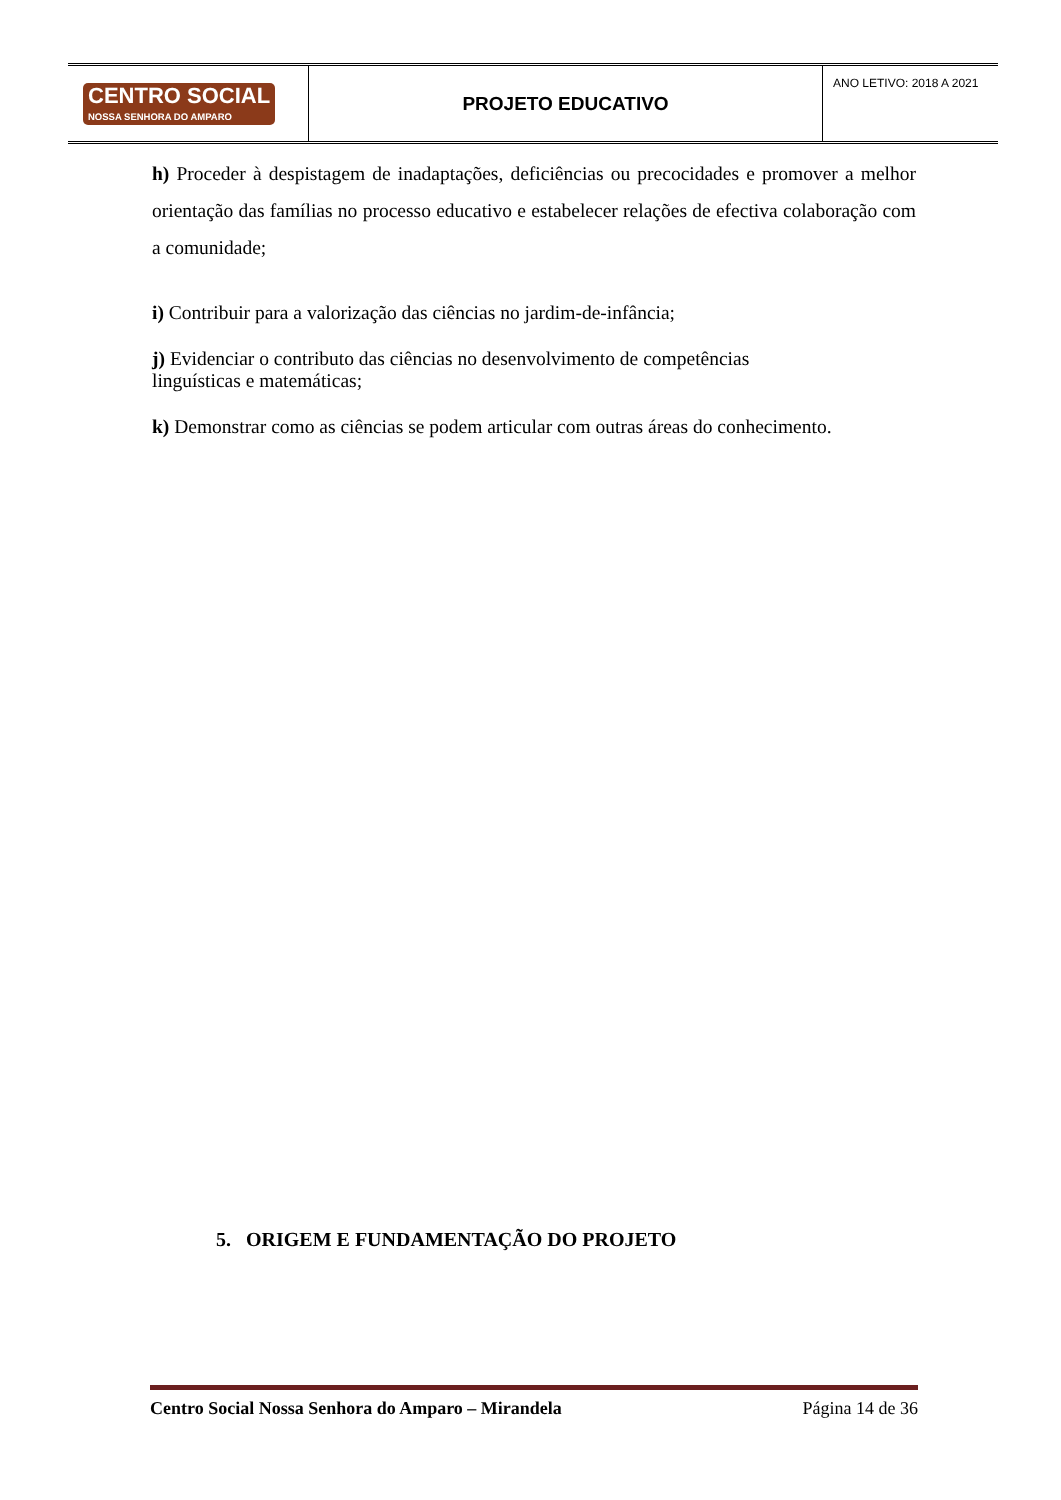| CENTRO SOCIAL NOSSA SENHORA DO AMPARO | PROJETO EDUCATIVO | ANO LETIVO: 2018 A 2021 |
h) Proceder à despistagem de inadaptações, deficiências ou precocidades e promover a melhor orientação das famílias no processo educativo e estabelecer relações de efectiva colaboração com a comunidade;
i) Contribuir para a valorização das ciências no jardim-de-infância;
j) Evidenciar o contributo das ciências no desenvolvimento de competências linguísticas e matemáticas;
k) Demonstrar como as ciências se podem articular com outras áreas do conhecimento.
5. ORIGEM E FUNDAMENTAÇÃO DO PROJETO
Centro Social Nossa Senhora do Amparo – Mirandela Página 14 de 36